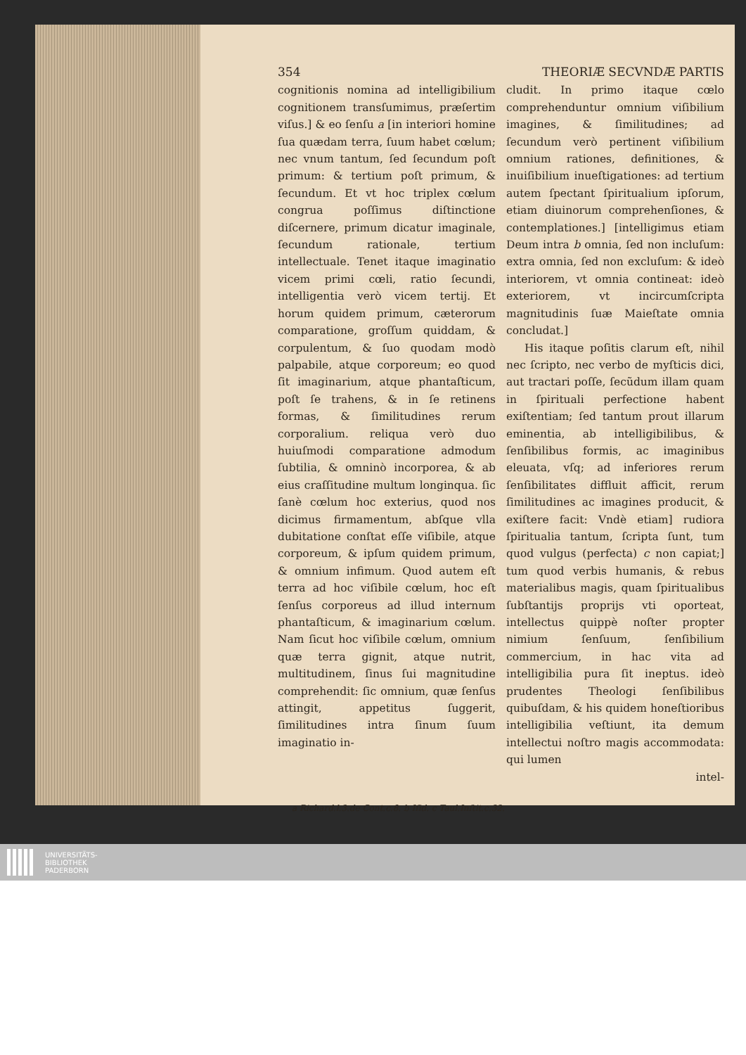354 THEORIÆ SECVNDÆ PARTIS
cognitionis nomina ad intelligibilium cognitionem transſumimus, præſertim viſus.] & eo ſenſu a [in interiori homine ſua quædam terra, ſuum habet cœlum; nec vnum tantum, ſed ſecundum poſt primum: & tertium poſt primum, & ſecundum. Et vt hoc triplex cœlum congrua poſſimus diſtinctione diſcernere, primum dicatur imaginale, ſecundum rationale, tertium intellectuale. Tenet itaque imaginatio vicem primi cœli, ratio ſecundi, intelligentia verò vicem tertij. Et horum quidem primum, cæterorum comparatione, groſſum quiddam, & corpulentum, & ſuo quodam modò palpabile, atque corporeum; eo quod ſit imaginarium, atque phantaſticum, poſt ſe trahens, & in ſe retinens formas, & ſimilitudines rerum corporalium. reliqua verò duo huiuſmodi comparatione admodum ſubtilia, & omninò incorporea, & ab eius craſſitudine multum longinqua. ſic ſanè cœlum hoc exterius, quod nos dicimus firmamentum, abſque vlla dubitatione conſtat eſſe viſibile, atque corporeum, & ipſum quidem primum, & omnium infimum. Quod autem eſt terra ad hoc viſibile cœlum, hoc eſt ſenſus corporeus ad illud internum phantaſticum, & imaginarium cœlum. Nam ſicut hoc viſibile cœlum, omnium quæ terra gignit, atque nutrit, multitudinem, ſinus ſui magnitudine comprehendit: ſic omnium, quæ ſenſus attingit, appetitus ſuggerit, ſimilitudines intra ſinum ſuum imaginatio in-
cludit. In primo itaque cœlo comprehenduntur omnium viſibilium imagines, & ſimilitudines; ad ſecundum verò pertinent viſibilium omnium rationes, definitiones, & inuiſibilium inueſtigationes: ad tertium autem ſpectant ſpiritualium ipſorum, etiam diuinorum comprehenſiones, & contemplationes.] [intelligimus etiam Deum intra b omnia, ſed non incluſum: extra omnia, ſed non excluſum: & ideò interiorem, vt omnia contineat: ideò exteriorem, vt incircumſcripta magnitudinis ſuæ Maieſtate omnia concludat.]
His itaque poſitis clarum eſt, nihil nec ſcripto, nec verbo de myſticis dici, aut tractari poſſe, ſecũdum illam quam in ſpirituali perfectione habent exiſtentiam; ſed tantum prout illarum eminentia, ab intelligibilibus, & ſenſibilibus formis, ac imaginibus eleuata, vſq; ad inferiores rerum ſenſibilitates diffluit afficit, rerum ſimilitudines ac imagines producit, & exiſtere facit: Vndè etiam] rudiora ſpiritualia tantum, ſcripta ſunt, tum quod vulgus (perfecta) c non capiat;] tum quod verbis humanis, & rebus materialibus magis, quam ſpiritualibus ſubſtantijs proprijs vti oporteat, intellectus quippè noſter propter nimium ſenſuum, ſenſibilium commercium, in hac vita ad intelligibilia pura ſit ineptus. ideò prudentes Theologi ſenſibilibus quibuſdam, & his quidem honeſtioribus intelligibilia veſtiunt, ita demum intellectui noſtro magis accommodata: qui lumen
intel-
a Richard.l.3.de Cont.c.8. b Iſid. c Taul.Inſtit.c.32.
UNIVERSITÄTS-
BIBLIOTHEK
PADERBORN